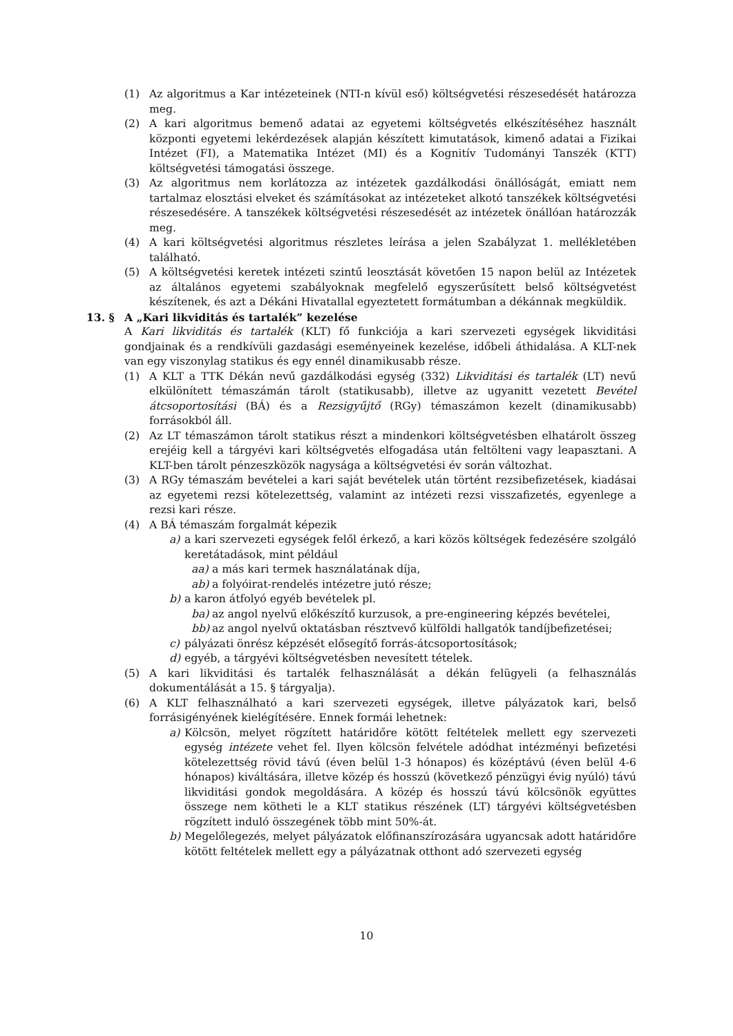(1) Az algoritmus a Kar intézeteinek (NTI-n kívül eső) költségvetési részesedését határozza meg.
(2) A kari algoritmus bemenő adatai az egyetemi költségvetés elkészítéséhez használt központi egyetemi lekérdezések alapján készített kimutatások, kimenő adatai a Fizikai Intézet (FI), a Matematika Intézet (MI) és a Kognitív Tudományi Tanszék (KTT) költségvetési támogatási összege.
(3) Az algoritmus nem korlátozza az intézetek gazdálkodási önállóságát, emiatt nem tartalmaz elosztási elveket és számításokat az intézeteket alkotó tanszékek költségvetési részesedésére. A tanszékek költségvetési részesedését az intézetek önállóan határozzák meg.
(4) A kari költségvetési algoritmus részletes leírása a jelen Szabályzat 1. mellékletében található.
(5) A költségvetési keretek intézeti szintű leosztását követően 15 napon belül az Intézetek az általános egyetemi szabályoknak megfelelő egyszerűsített belső költségvetést készítenek, és azt a Dékáni Hivatallal egyeztetett formátumban a dékánnak megküldik.
13. § A „Kari likviditás és tartalék” kezelése
A Kari likviditás és tartalék (KLT) fő funkciója a kari szervezeti egységek likviditási gondjainak és a rendkívüli gazdasági eseményeinek kezelése, időbeli áthidalása. A KLT-nek van egy viszonylag statikus és egy ennél dinamikusabb része.
(1) A KLT a TTK Dékán nevű gazdálkodási egység (332) Likviditási és tartalék (LT) nevű elkülönített témaszámán tárolt (statikusabb), illetve az ugyanitt vezetett Bevétel átcsoportosítási (BÁ) és a Rezsigyűjtő (RGy) témaszámon kezelt (dinamikusabb) forrásokból áll.
(2) Az LT témaszámon tárolt statikus részt a mindenkori költségvetésben elhatárolt összeg erejéig kell a tárgyévi kari költségvetés elfogadása után feltölteni vagy leapasztani. A KLT-ben tárolt pénzeszközök nagysága a költségvetési év során változhat.
(3) A RGy témaszám bevételei a kari saját bevételek után történt rezsibefizetések, kiadásai az egyetemi rezsi kötelezettség, valamint az intézeti rezsi visszafizetés, egyenlege a rezsi kari része.
(4) A BÁ témaszám forgalmát képezik
a) a kari szervezeti egységek felől érkező, a kari közös költségek fedezésére szolgáló keretátadások, mint például
aa) a más kari termek használatának díja,
ab) a folyóirat-rendelés intézetre jutó része;
b) a karon átfolyó egyéb bevételek pl.
ba) az angol nyelvű előkészítő kurzusok, a pre-engineering képzés bevételei,
bb) az angol nyelvű oktatásban résztvevő külföldi hallgatók tandíjbefizetései;
c) pályázati önrész képzését elősegítő forrás-átcsoportosítások;
d) egyéb, a tárgyévi költségvetésben nevesített tételek.
(5) A kari likviditási és tartalék felhasználását a dékán felügyeli (a felhasználás dokumentálását a 15. § tárgyalja).
(6) A KLT felhasználható a kari szervezeti egységek, illetve pályázatok kari, belső forrásigényének kielégítésére. Ennek formái lehetnek:
a) Kölcsön, melyet rögzített határidőre kötött feltételek mellett egy szervezeti egység intézete vehet fel. Ilyen kölcsön felvétele adódhat intézményi befizetési kötelezettség rövid távú (éven belül 1-3 hónapos) és középtávú (éven belül 4-6 hónapos) kiváltására, illetve közép és hosszú (következő pénzügyi évig nyúló) távú likviditási gondok megoldására. A közép és hosszú távú kölcsönök együttes összege nem kötheti le a KLT statikus részének (LT) tárgyévi költségvetésben rögzített induló összegének több mint 50%-át.
b) Megelőlegezés, melyet pályázatok előfinanszírozására ugyancsak adott határidőre kötött feltételek mellett egy a pályázatnak otthont adó szervezeti egység
10